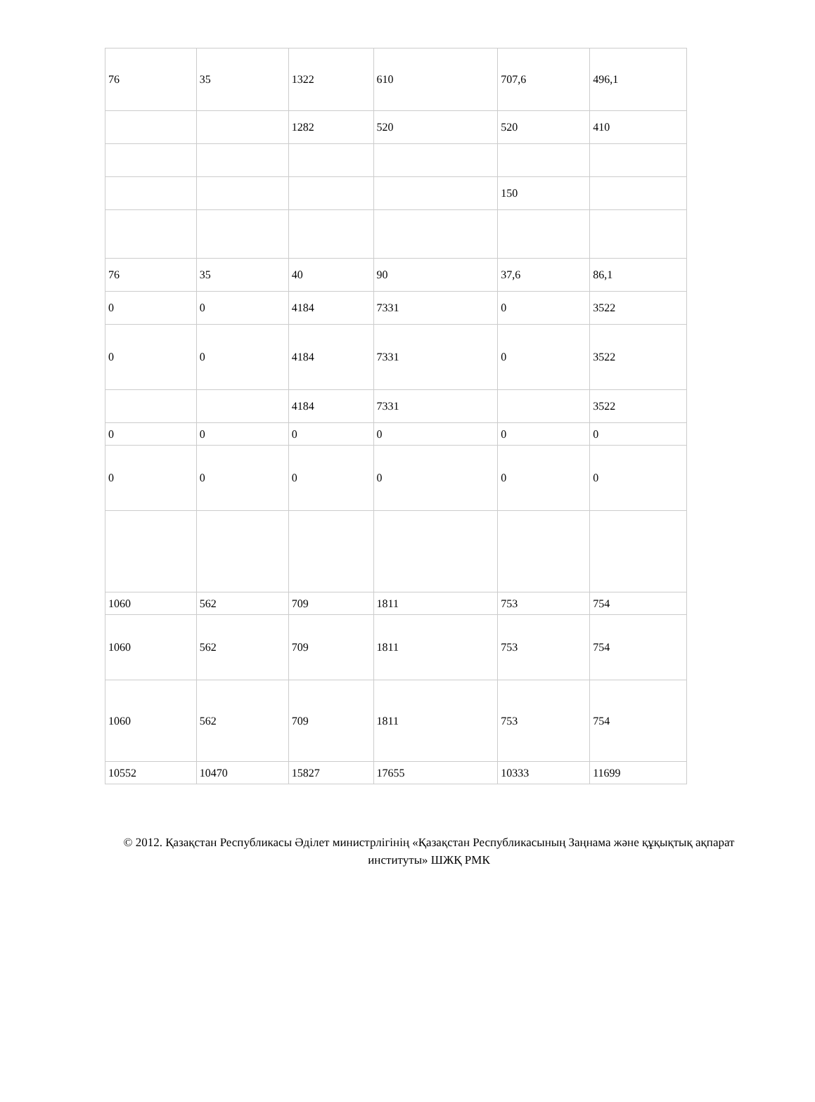| 76 | 35 | 1322 | 610 | 707,6 | 496,1 |
| | | 1282 | 520 | 520 | 410 |
| | | | | 150 | |
| 76 | 35 | 40 | 90 | 37,6 | 86,1 |
| 0 | 0 | 4184 | 7331 | 0 | 3522 |
| 0 | 0 | 4184 | 7331 | 0 | 3522 |
| | | 4184 | 7331 | | 3522 |
| 0 | 0 | 0 | 0 | 0 | 0 |
| 0 | 0 | 0 | 0 | 0 | 0 |
| 1060 | 562 | 709 | 1811 | 753 | 754 |
| 1060 | 562 | 709 | 1811 | 753 | 754 |
| 1060 | 562 | 709 | 1811 | 753 | 754 |
| 10552 | 10470 | 15827 | 17655 | 10333 | 11699 |
© 2012. Қазақстан Республикасы Әділет министрлігінің «Қазақстан Республикасының Заңнама және құқықтық ақпарат институты» ШЖҚ РМК